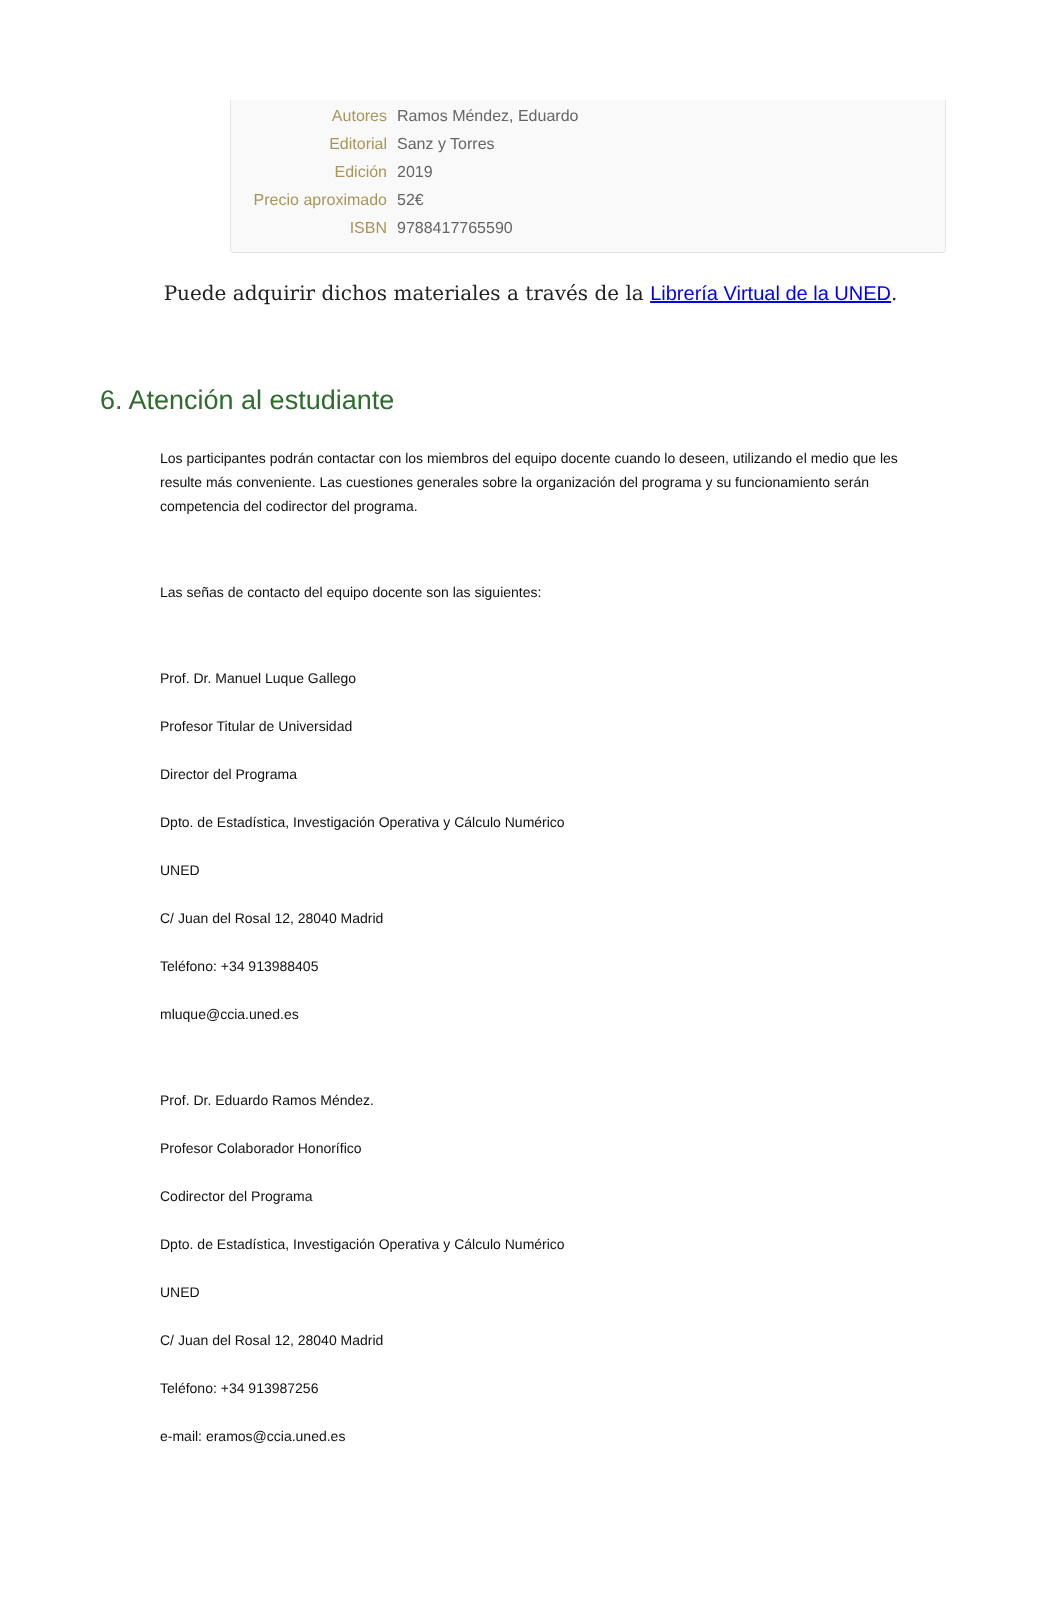| Autores | Ramos Méndez, Eduardo |
| Editorial | Sanz y Torres |
| Edición | 2019 |
| Precio aproximado | 52€ |
| ISBN | 9788417765590 |
Puede adquirir dichos materiales a través de la Librería Virtual de la UNED.
6. Atención al estudiante
Los participantes podrán contactar con los miembros del equipo docente cuando lo deseen, utilizando el medio que les resulte más conveniente. Las cuestiones generales sobre la organización del programa y su funcionamiento serán competencia del codirector del programa.
Las señas de contacto del equipo docente son las siguientes:
Prof. Dr. Manuel Luque Gallego
Profesor Titular de Universidad
Director del Programa
Dpto. de Estadística, Investigación Operativa y Cálculo Numérico
UNED
C/ Juan del Rosal 12, 28040 Madrid
Teléfono: +34 913988405
mluque@ccia.uned.es
Prof. Dr. Eduardo Ramos Méndez.
Profesor Colaborador Honorífico
Codirector del Programa
Dpto. de Estadística, Investigación Operativa y Cálculo Numérico
UNED
C/ Juan del Rosal 12, 28040 Madrid
Teléfono: +34 913987256
e-mail: eramos@ccia.uned.es